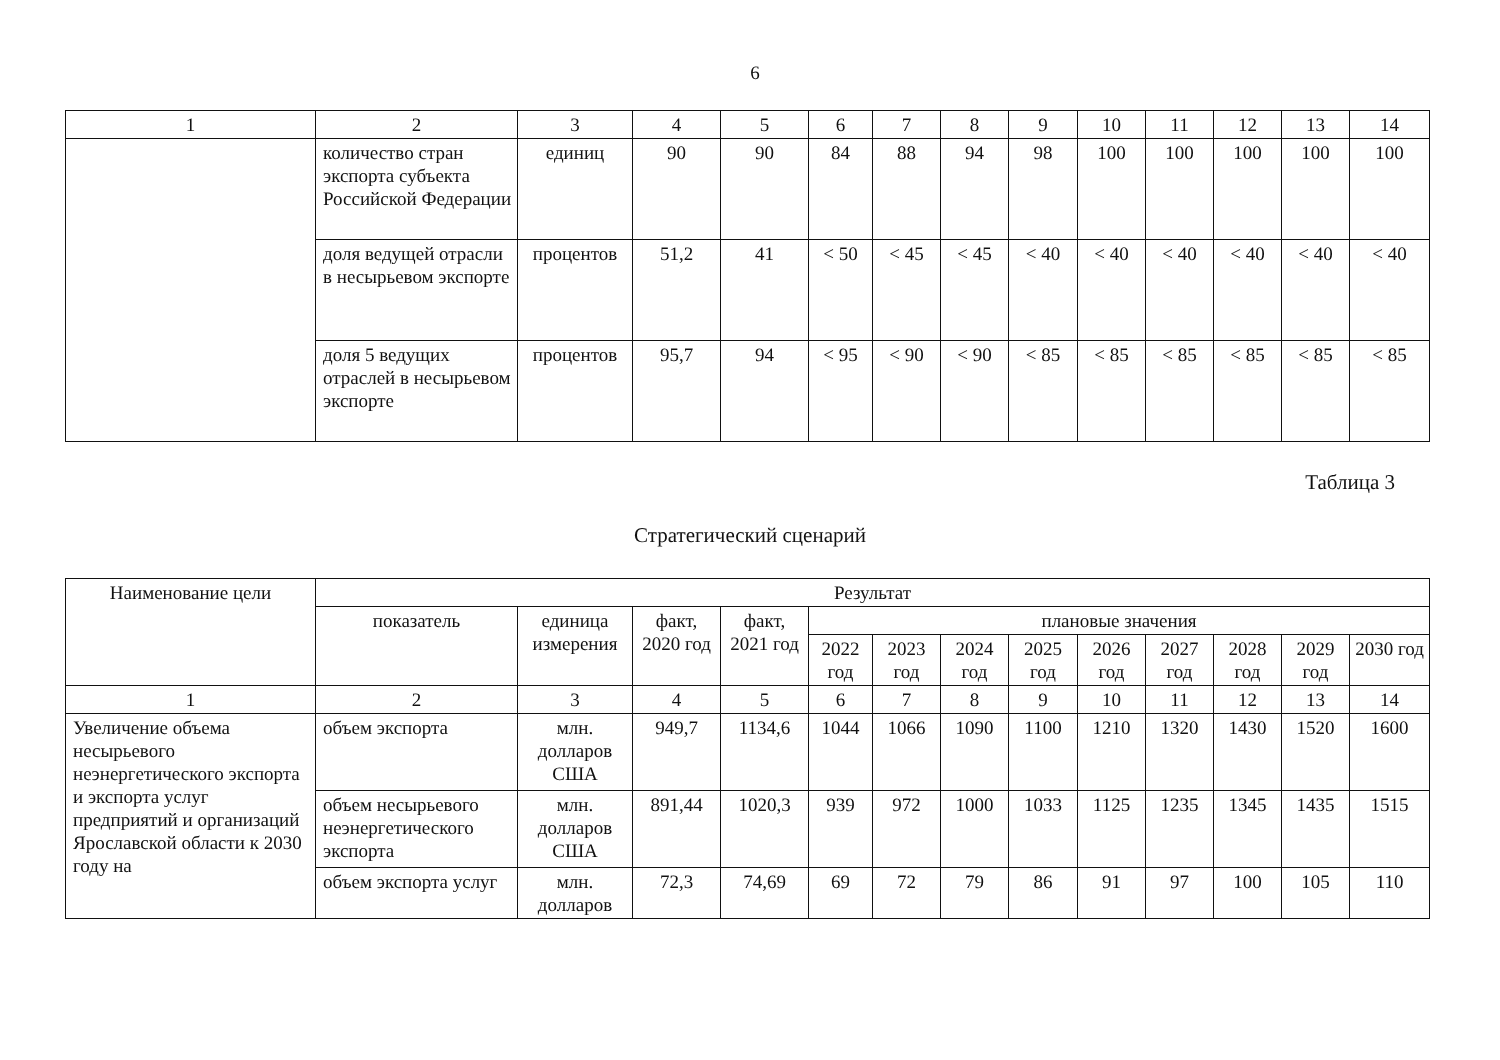6
| 1 | 2 | 3 | 4 | 5 | 6 | 7 | 8 | 9 | 10 | 11 | 12 | 13 | 14 |
| | количество стран экспорта субъекта Российской Федерации | единиц | 90 | 90 | 84 | 88 | 94 | 98 | 100 | 100 | 100 | 100 | 100 |
| | доля ведущей отрасли в несырьевом экспорте | процентов | 51,2 | 41 | < 50 | < 45 | < 45 | < 40 | < 40 | < 40 | < 40 | < 40 | < 40 |
| | доля 5 ведущих отраслей в несырьевом экспорте | процентов | 95,7 | 94 | < 95 | < 90 | < 90 | < 85 | < 85 | < 85 | < 85 | < 85 | < 85 |
Таблица 3
Стратегический сценарий
| Наименование цели | Результат | | | | | | | | | | | | |
| --- | --- | --- | --- | --- | --- | --- | --- | --- | --- | --- | --- | --- | --- |
| | показатель | единица измерения | факт, 2020 год | факт, 2021 год | плановые значения | | | | | | | | |
| | | | | | 2022 год | 2023 год | 2024 год | 2025 год | 2026 год | 2027 год | 2028 год | 2029 год | 2030 год |
| 1 | 2 | 3 | 4 | 5 | 6 | 7 | 8 | 9 | 10 | 11 | 12 | 13 | 14 |
| Увеличение объема несырьевого неэнергетического экспорта и экспорта услуг предприятий и организаций Ярославской области к 2030 году на | объем экспорта | млн. долларов США | 949,7 | 1134,6 | 1044 | 1066 | 1090 | 1100 | 1210 | 1320 | 1430 | 1520 | 1600 |
| | объем несырьевого неэнергетического экспорта | млн. долларов США | 891,44 | 1020,3 | 939 | 972 | 1000 | 1033 | 1125 | 1235 | 1345 | 1435 | 1515 |
| | объем экспорта услуг | млн. долларов | 72,3 | 74,69 | 69 | 72 | 79 | 86 | 91 | 97 | 100 | 105 | 110 |